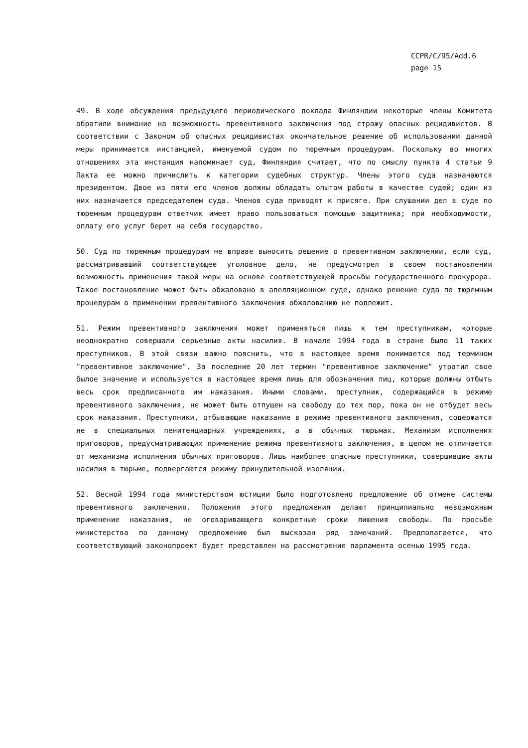CCPR/C/95/Add.6
page 15
49. В ходе обсуждения предыдущего периодического доклада Финляндии некоторые члены Комитета обратили внимание на возможность превентивного заключения под стражу опасных рецидивистов. В соответствии с Законом об опасных рецидивистах окончательное решение об использовании данной меры принимается инстанцией, именуемой судом по тюремным процедурам. Поскольку во многих отношениях эта инстанция напоминает суд, Финляндия считает, что по смыслу пункта 4 статьи 9 Пакта ее можно причислить к категории судебных структур. Члены этого суда назначаются президентом. Двое из пяти его членов должны обладать опытом работы в качестве судей; один из них назначается председателем суда. Членов суда приводят к присяге. При слушании дел в суде по тюремным процедурам ответчик имеет право пользоваться помощью защитника; при необходимости, оплату его услуг берет на себя государство.
50. Суд по тюремным процедурам не вправе выносить решение о превентивном заключении, если суд, рассматривавший соответствующее уголовное дело, не предусмотрел в своем постановлении возможность применения такой меры на основе соответствующей просьбы государственного прокурора. Такое постановление может быть обжаловано в апелляционном суде, однако решение суда по тюремным процедурам о применении превентивного заключения обжалованию не подлежит.
51. Режим превентивного заключения может применяться лишь к тем преступникам, которые неоднократно совершали серьезные акты насилия. В начале 1994 года в стране было 11 таких преступников. В этой связи важно пояснить, что в настоящее время понимается под термином "превентивное заключение". За последние 20 лет термин "превентивное заключение" утратил свое былое значение и используется в настоящее время лишь для обозначения лиц, которые должны отбыть весь срок предписанного им наказания. Иными словами, преступник, содержащийся в режиме превентивного заключения, не может быть отпущен на свободу до тех пор, пока он не отбудет весь срок наказания. Преступники, отбывающие наказание в режиме превентивного заключения, содержатся не в специальных пенитенциарных учреждениях, а в обычных тюрьмах. Механизм исполнения приговоров, предусматривающих применение режима превентивного заключения, в целом не отличается от механизма исполнения обычных приговоров. Лишь наиболее опасные преступники, совершившие акты насилия в тюрьме, подвергаются режиму принудительной изоляции.
52. Весной 1994 года министерством юстиции было подготовлено предложение об отмене системы превентивного заключения. Положения этого предложения делают принципиально невозможным применение наказания, не оговаривающего конкретные сроки лишения свободы. По просьбе министерства по данному предложению был высказан ряд замечаний. Предполагается, что соответствующий законопроект будет представлен на рассмотрение парламента осенью 1995 года.